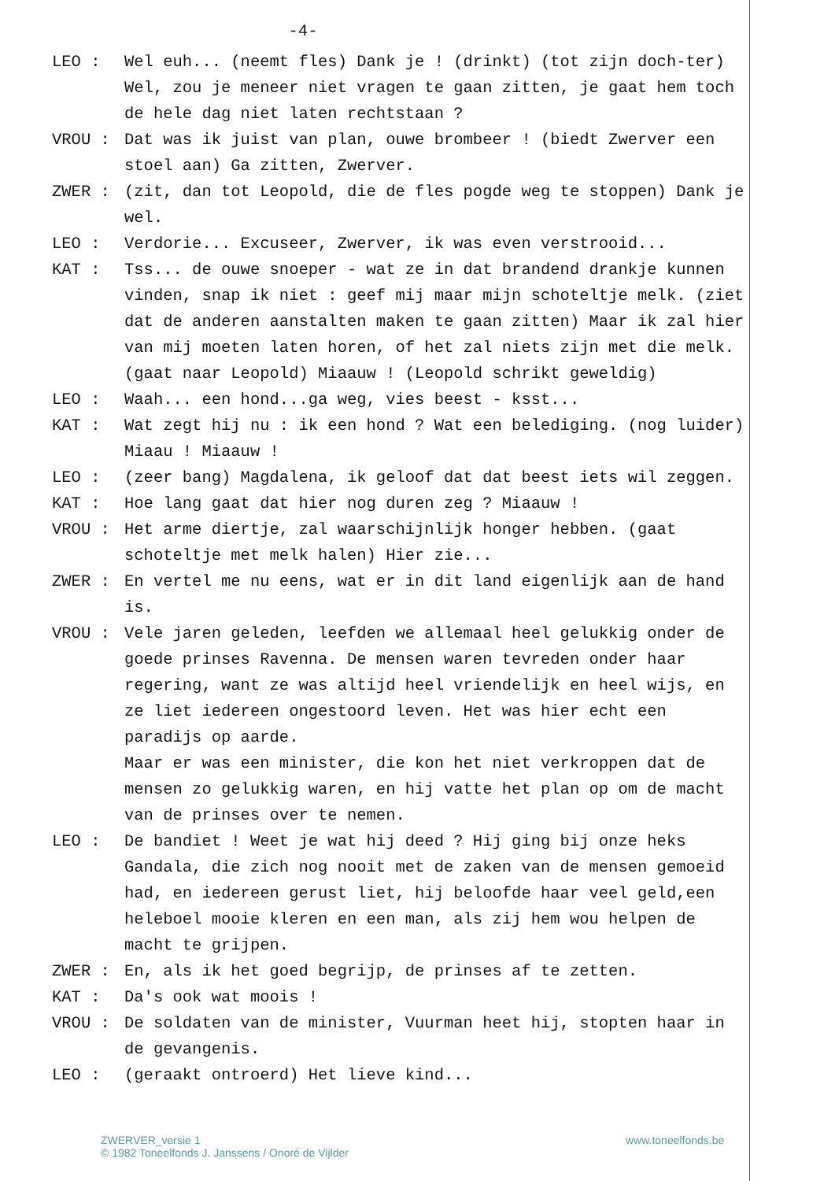-4-
LEO : Wel euh... (neemt fles) Dank je ! (drinkt) (tot zijn doch-ter) Wel, zou je meneer niet vragen te gaan zitten, je gaat hem toch de hele dag niet laten rechtstaan ?
VROU : Dat was ik juist van plan, ouwe brombeer ! (biedt Zwerver een stoel aan) Ga zitten, Zwerver.
ZWER : (zit, dan tot Leopold, die de fles pogde weg te stoppen) Dank je wel.
LEO : Verdorie... Excuseer, Zwerver, ik was even verstrooid...
KAT : Tss... de ouwe snoeper - wat ze in dat brandend drankje kunnen vinden, snap ik niet : geef mij maar mijn schoteltje melk. (ziet dat de anderen aanstalten maken te gaan zitten) Maar ik zal hier van mij moeten laten horen, of het zal niets zijn met die melk. (gaat naar Leopold) Miaauw ! (Leopold schrikt geweldig)
LEO : Waah... een hond...ga weg, vies beest - ksst...
KAT : Wat zegt hij nu : ik een hond ? Wat een belediging. (nog luider) Miaau ! Miaauw !
LEO : (zeer bang) Magdalena, ik geloof dat dat beest iets wil zeggen.
KAT : Hoe lang gaat dat hier nog duren zeg ? Miaauw !
VROU : Het arme diertje, zal waarschijnlijk honger hebben. (gaat schoteltje met melk halen) Hier zie...
ZWER : En vertel me nu eens, wat er in dit land eigenlijk aan de hand is.
VROU : Vele jaren geleden, leefden we allemaal heel gelukkig onder de goede prinses Ravenna. De mensen waren tevreden onder haar regering, want ze was altijd heel vriendelijk en heel wijs, en ze liet iedereen ongestoord leven. Het was hier echt een paradijs op aarde.
Maar er was een minister, die kon het niet verkroppen dat de mensen zo gelukkig waren, en hij vatte het plan op om de macht van de prinses over te nemen.
LEO : De bandiet ! Weet je wat hij deed ? Hij ging bij onze heks Gandala, die zich nog nooit met de zaken van de mensen gemoeid had, en iedereen gerust liet, hij beloofde haar veel geld,een heleboel mooie kleren en een man, als zij hem wou helpen de macht te grijpen.
ZWER : En, als ik het goed begrijp, de prinses af te zetten.
KAT : Da's ook wat moois !
VROU : De soldaten van de minister, Vuurman heet hij, stopten haar in de gevangenis.
LEO : (geraakt ontroerd) Het lieve kind...
ZWERVER_versie 1
© 1982 Toneelfonds J. Janssens / Onoré de Vijlder
www.toneelfonds.be